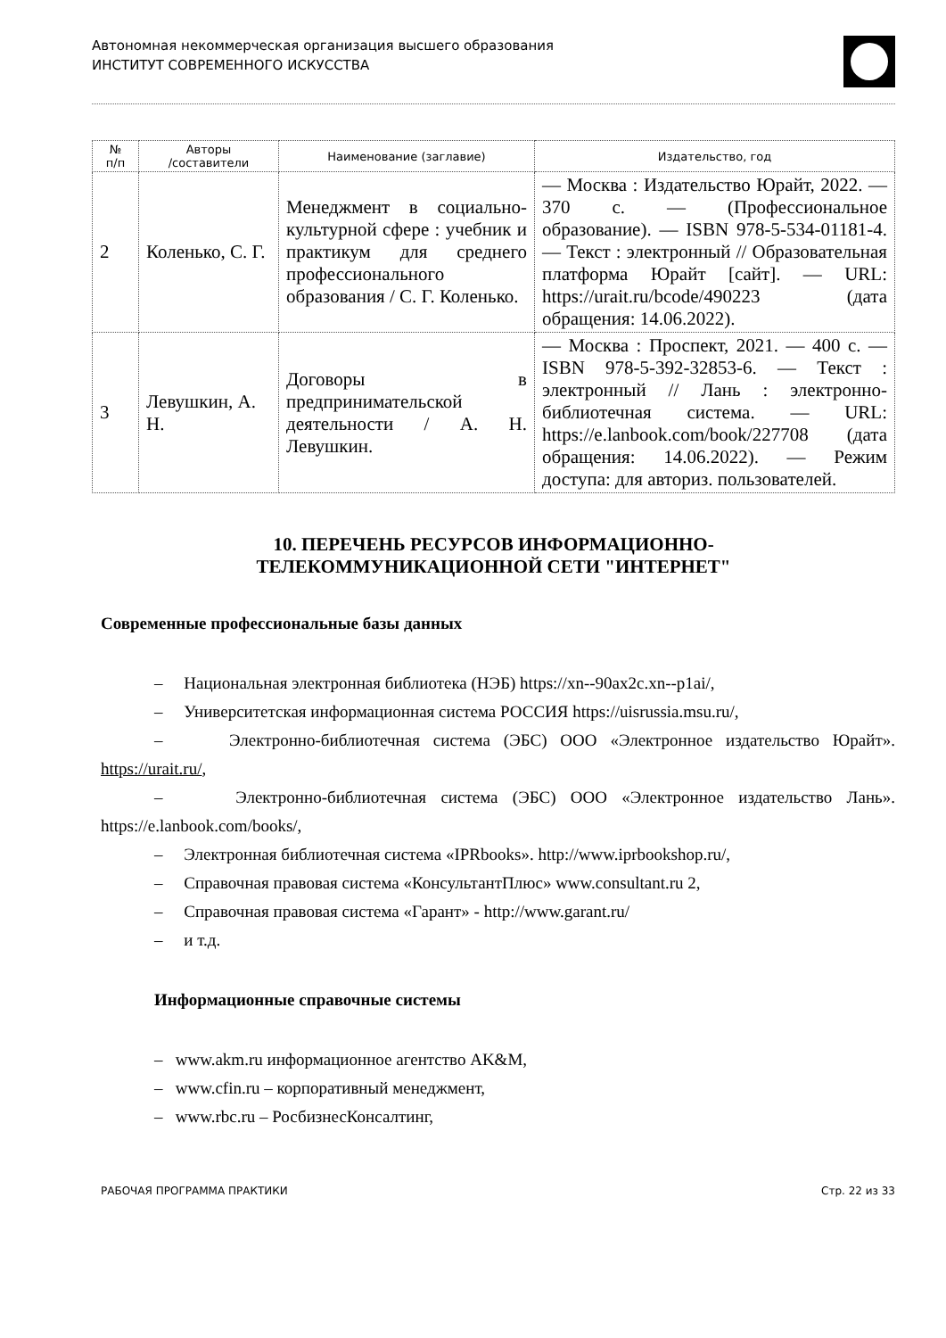Автономная некоммерческая организация высшего образования
ИНСТИТУТ СОВРЕМЕННОГО ИСКУССТВА
| № п/п | Авторы /составители | Наименование (заглавие) | Издательство, год |
| --- | --- | --- | --- |
| 2 | Коленько, С. Г. | Менеджмент в социально-культурной сфере : учебник и практикум для среднего профессионального образования / С. Г. Коленько. | — Москва : Издательство Юрайт, 2022. — 370 с. — (Профессиональное образование). — ISBN 978-5-534-01181-4. — Текст : электронный // Образовательная платформа Юрайт [сайт]. — URL: https://urait.ru/bcode/490223 (дата обращения: 14.06.2022). |
| 3 | Левушкин, А. Н. | Договоры в предпринимательской деятельности / А. Н. Левушкин. | — Москва : Проспект, 2021. — 400 с. — ISBN 978-5-392-32853-6. — Текст : электронный // Лань : электронно-библиотечная система. — URL: https://e.lanbook.com/book/227708 (дата обращения: 14.06.2022). — Режим доступа: для авториз. пользователей. |
10. ПЕРЕЧЕНЬ РЕСУРСОВ ИНФОРМАЦИОННО-
ТЕЛЕКОММУНИКАЦИОННОЙ СЕТИ "ИНТЕРНЕТ"
Современные профессиональные базы данных
– Национальная электронная библиотека (НЭБ) https://xn--90ax2c.xn--p1ai/,
– Университетская информационная система РОССИЯ https://uisrussia.msu.ru/,
– Электронно-библиотечная система (ЭБС) ООО «Электронное издательство Юрайт». https://urait.ru/,
– Электронно-библиотечная система (ЭБС) ООО «Электронное издательство Лань». https://e.lanbook.com/books/,
– Электронная библиотечная система «IPRbooks». http://www.iprbookshop.ru/,
– Справочная правовая система «КонсультантПлюс» www.consultant.ru 2,
– Справочная правовая система «Гарант» - http://www.garant.ru/
– и т.д.
Информационные справочные системы
– www.akm.ru информационное агентство AK&M,
– www.cfin.ru – корпоративный менеджмент,
– www.rbc.ru – РосбизнесКонсалтинг,
РАБОЧАЯ ПРОГРАММА ПРАКТИКИ Стр. 22 из 33